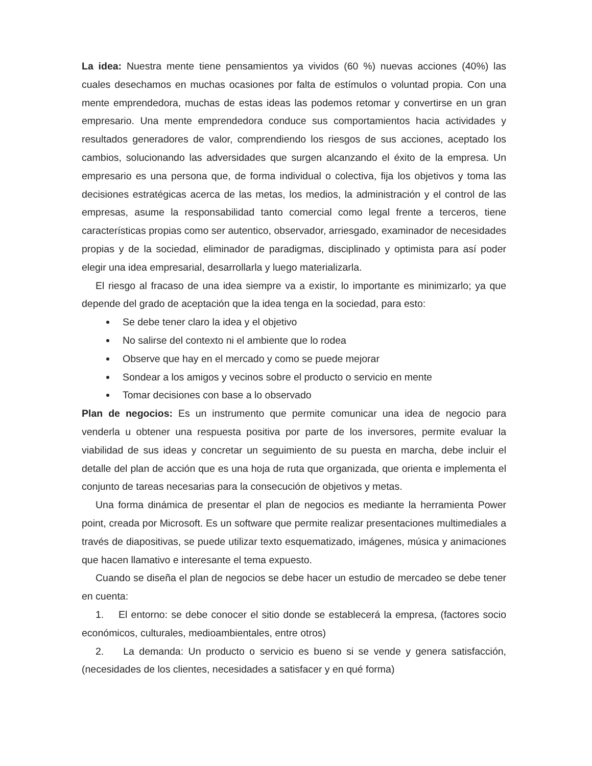La idea: Nuestra mente tiene pensamientos ya vividos (60 %) nuevas acciones (40%) las cuales desechamos en muchas ocasiones por falta de estímulos o voluntad propia. Con una mente emprendedora, muchas de estas ideas las podemos retomar y convertirse en un gran empresario. Una mente emprendedora conduce sus comportamientos hacia actividades y resultados generadores de valor, comprendiendo los riesgos de sus acciones, aceptado los cambios, solucionando las adversidades que surgen alcanzando el éxito de la empresa. Un empresario es una persona que, de forma individual o colectiva, fija los objetivos y toma las decisiones estratégicas acerca de las metas, los medios, la administración y el control de las empresas, asume la responsabilidad tanto comercial como legal frente a terceros, tiene características propias como ser autentico, observador, arriesgado, examinador de necesidades propias y de la sociedad, eliminador de paradigmas, disciplinado y optimista para así poder elegir una idea empresarial, desarrollarla y luego materializarla.
El riesgo al fracaso de una idea siempre va a existir, lo importante es minimizarlo; ya que depende del grado de aceptación que la idea tenga en la sociedad, para esto:
Se debe tener claro la idea y el objetivo
No salirse del contexto ni el ambiente que lo rodea
Observe que hay en el mercado y como se puede mejorar
Sondear a los amigos y vecinos sobre el producto o servicio en mente
Tomar decisiones con base a lo observado
Plan de negocios: Es un instrumento que permite comunicar una idea de negocio para venderla u obtener una respuesta positiva por parte de los inversores, permite evaluar la viabilidad de sus ideas y concretar un seguimiento de su puesta en marcha, debe incluir el detalle del plan de acción que es una hoja de ruta que organizada, que orienta e implementa el conjunto de tareas necesarias para la consecución de objetivos y metas.
Una forma dinámica de presentar el plan de negocios es mediante la herramienta Power point, creada por Microsoft. Es un software que permite realizar presentaciones multimediales a través de diapositivas, se puede utilizar texto esquematizado, imágenes, música y animaciones que hacen llamativo e interesante el tema expuesto.
Cuando se diseña el plan de negocios se debe hacer un estudio de mercadeo se debe tener en cuenta:
1. El entorno: se debe conocer el sitio donde se establecerá la empresa, (factores socio económicos, culturales, medioambientales, entre otros)
2. La demanda: Un producto o servicio es bueno si se vende y genera satisfacción, (necesidades de los clientes, necesidades a satisfacer y en qué forma)